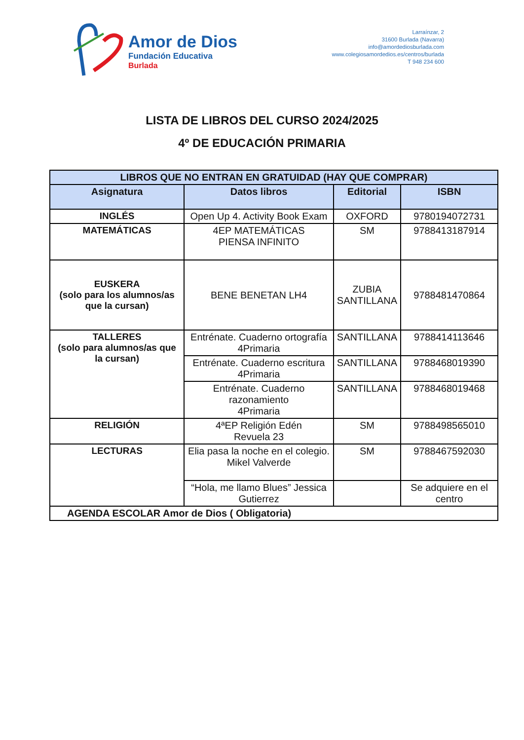Amor de Dios
Fundación Educativa
Burlada
Larraínzar, 2
31600 Burlada (Navarra)
info@amordediosburlada.com
www.colegiosamordedios.es/centros/burlada
T 948 234 600
LISTA DE LIBROS DEL CURSO 2024/2025
4º DE EDUCACIÓN PRIMARIA
| LIBROS QUE NO ENTRAN EN GRATUIDAD (HAY QUE COMPRAR) | | | |
| --- | --- | --- | --- |
| Asignatura | Datos libros | Editorial | ISBN |
| INGLÉS | Open Up 4. Activity Book Exam | OXFORD | 9780194072731 |
| MATEMÁTICAS | 4EP MATEMÁTICAS PIENSA INFINITO | SM | 9788413187914 |
| EUSKERA (solo para los alumnos/as que la cursan) | BENE BENETAN LH4 | ZUBIA SANTILLANA | 9788481470864 |
| TALLERES (solo para alumnos/as que la cursan) | Entrénate. Cuaderno ortografía 4Primaria | SANTILLANA | 9788414113646 |
| | Entrénate. Cuaderno escritura 4Primaria | SANTILLANA | 9788468019390 |
| | Entrénate. Cuaderno razonamiento 4Primaria | SANTILLANA | 9788468019468 |
| RELIGIÓN | 4ªEP Religión Edén Revuela 23 | SM | 9788498565010 |
| LECTURAS | Elia pasa la noche en el colegio. Mikel Valverde | SM | 9788467592030 |
| | “Hola, me llamo Blues” Jessica Gutierrez | | Se adquiere en el centro |
| AGENDA ESCOLAR Amor de Dios ( Obligatoria) | | | |